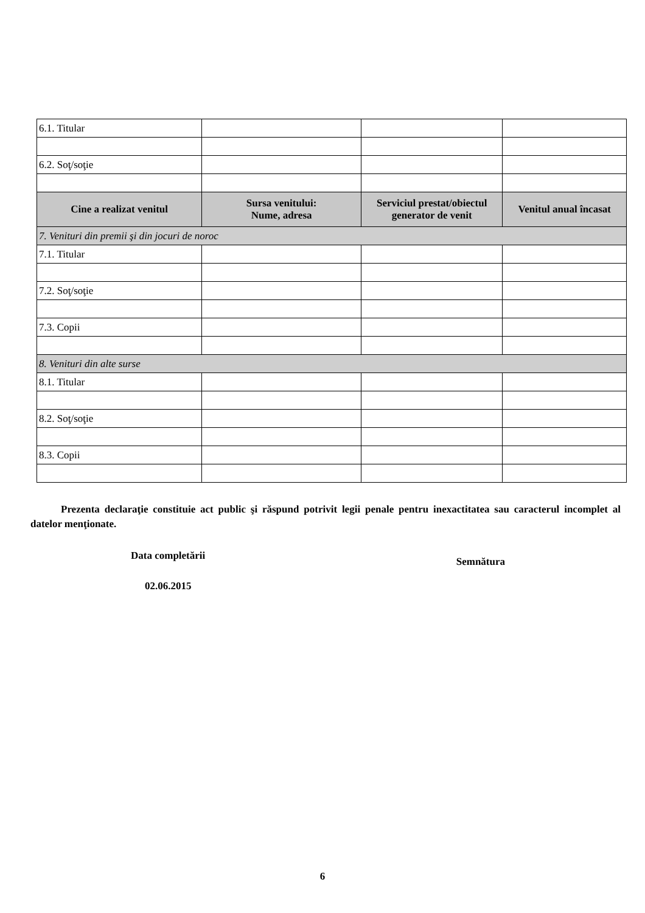| 6.1. Titular | | | |
| 6.2. Soţ/soţie | | | |
| Cine a realizat venitul | Sursa venitului: Nume, adresa | Serviciul prestat/obiectul generator de venit | Venitul anual încasat |
| 7. Venituri din premii şi din jocuri de noroc | | | |
| 7.1. Titular | | | |
| 7.2. Soţ/soţie | | | |
| 7.3. Copii | | | |
| 8. Venituri din alte surse | | | |
| 8.1. Titular | | | |
| 8.2. Soţ/soţie | | | |
| 8.3. Copii | | | |
Prezenta declaraţie constituie act public şi răspund potrivit legii penale pentru inexactitatea sau caracterul incomplet al datelor menţionate.
Data completării
02.06.2015
Semnătura
6